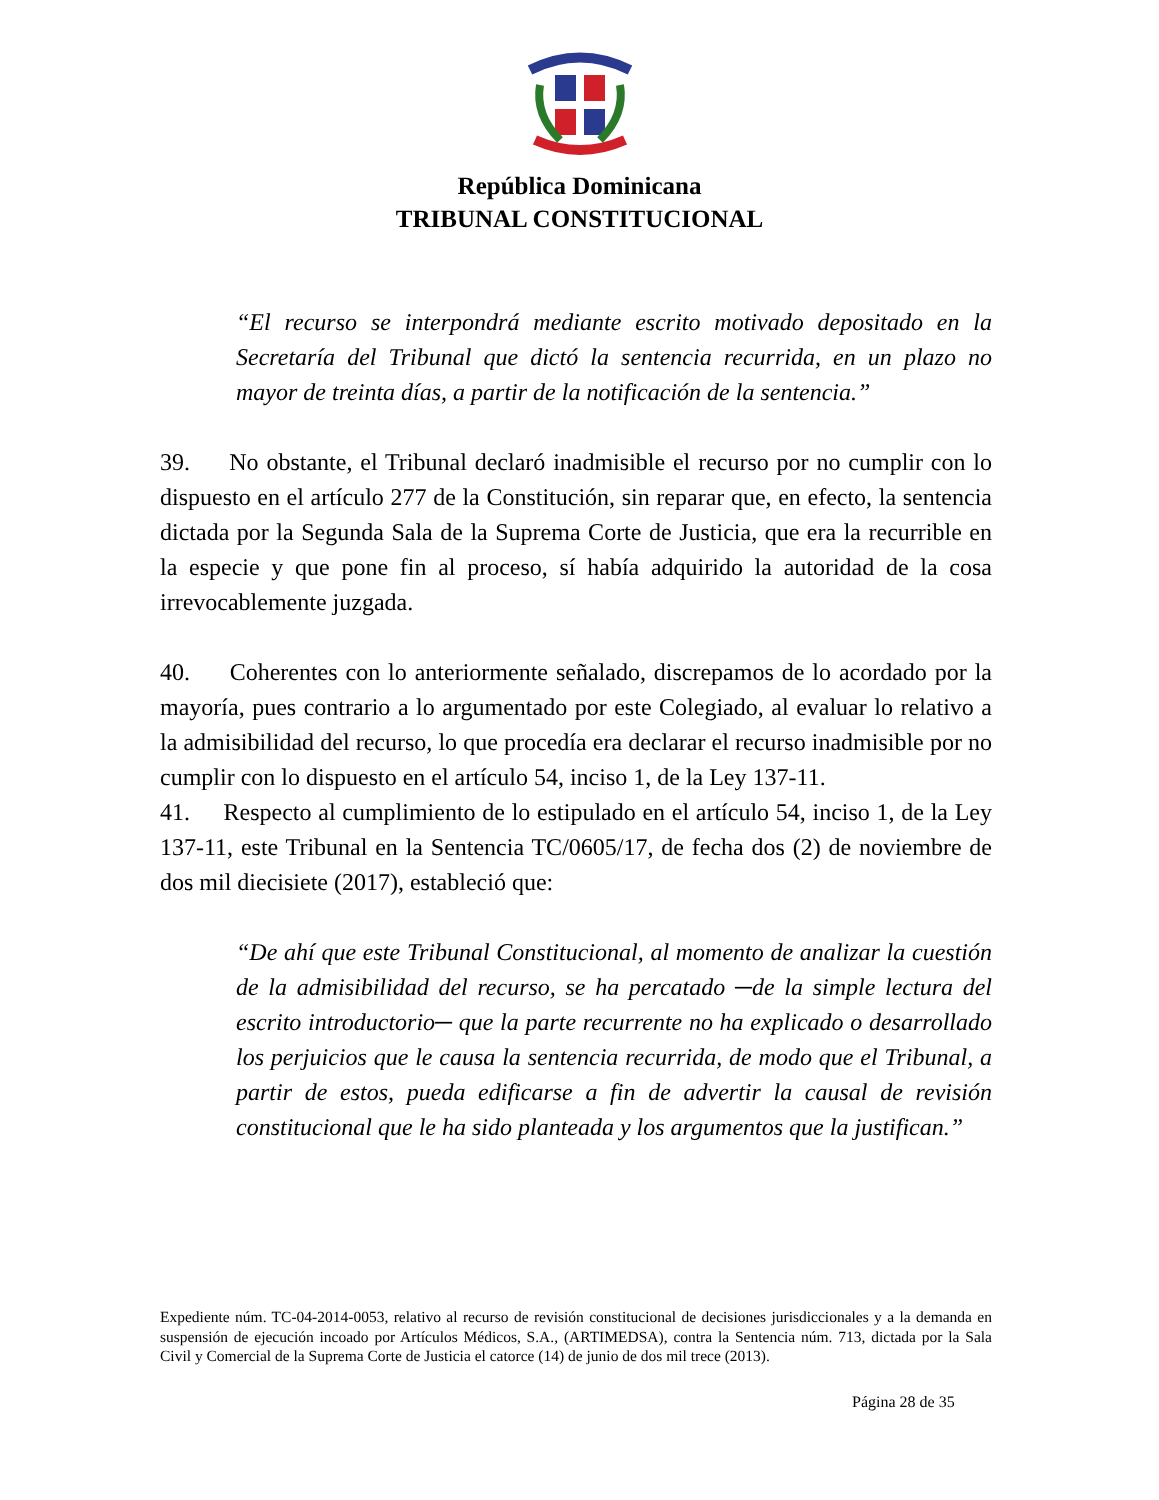República Dominicana
TRIBUNAL CONSTITUCIONAL
“El recurso se interpondrá mediante escrito motivado depositado en la Secretaría del Tribunal que dictó la sentencia recurrida, en un plazo no mayor de treinta días, a partir de la notificación de la sentencia.”
39. No obstante, el Tribunal declaró inadmisible el recurso por no cumplir con lo dispuesto en el artículo 277 de la Constitución, sin reparar que, en efecto, la sentencia dictada por la Segunda Sala de la Suprema Corte de Justicia, que era la recurrible en la especie y que pone fin al proceso, sí había adquirido la autoridad de la cosa irrevocablemente juzgada.
40. Coherentes con lo anteriormente señalado, discrepamos de lo acordado por la mayoría, pues contrario a lo argumentado por este Colegiado, al evaluar lo relativo a la admisibilidad del recurso, lo que procedía era declarar el recurso inadmisible por no cumplir con lo dispuesto en el artículo 54, inciso 1, de la Ley 137-11.
41. Respecto al cumplimiento de lo estipulado en el artículo 54, inciso 1, de la Ley 137-11, este Tribunal en la Sentencia TC/0605/17, de fecha dos (2) de noviembre de dos mil diecisiete (2017), estableció que:
“De ahí que este Tribunal Constitucional, al momento de analizar la cuestión de la admisibilidad del recurso, se ha percatado ─de la simple lectura del escrito introductorio─ que la parte recurrente no ha explicado o desarrollado los perjuicios que le causa la sentencia recurrida, de modo que el Tribunal, a partir de estos, pueda edificarse a fin de advertir la causal de revisión constitucional que le ha sido planteada y los argumentos que la justifican.”
Expediente núm. TC-04-2014-0053, relativo al recurso de revisión constitucional de decisiones jurisdiccionales y a la demanda en suspensión de ejecución incoado por Artículos Médicos, S.A., (ARTIMEDSA), contra la Sentencia núm. 713, dictada por la Sala Civil y Comercial de la Suprema Corte de Justicia el catorce (14) de junio de dos mil trece (2013).
Página 28 de 35